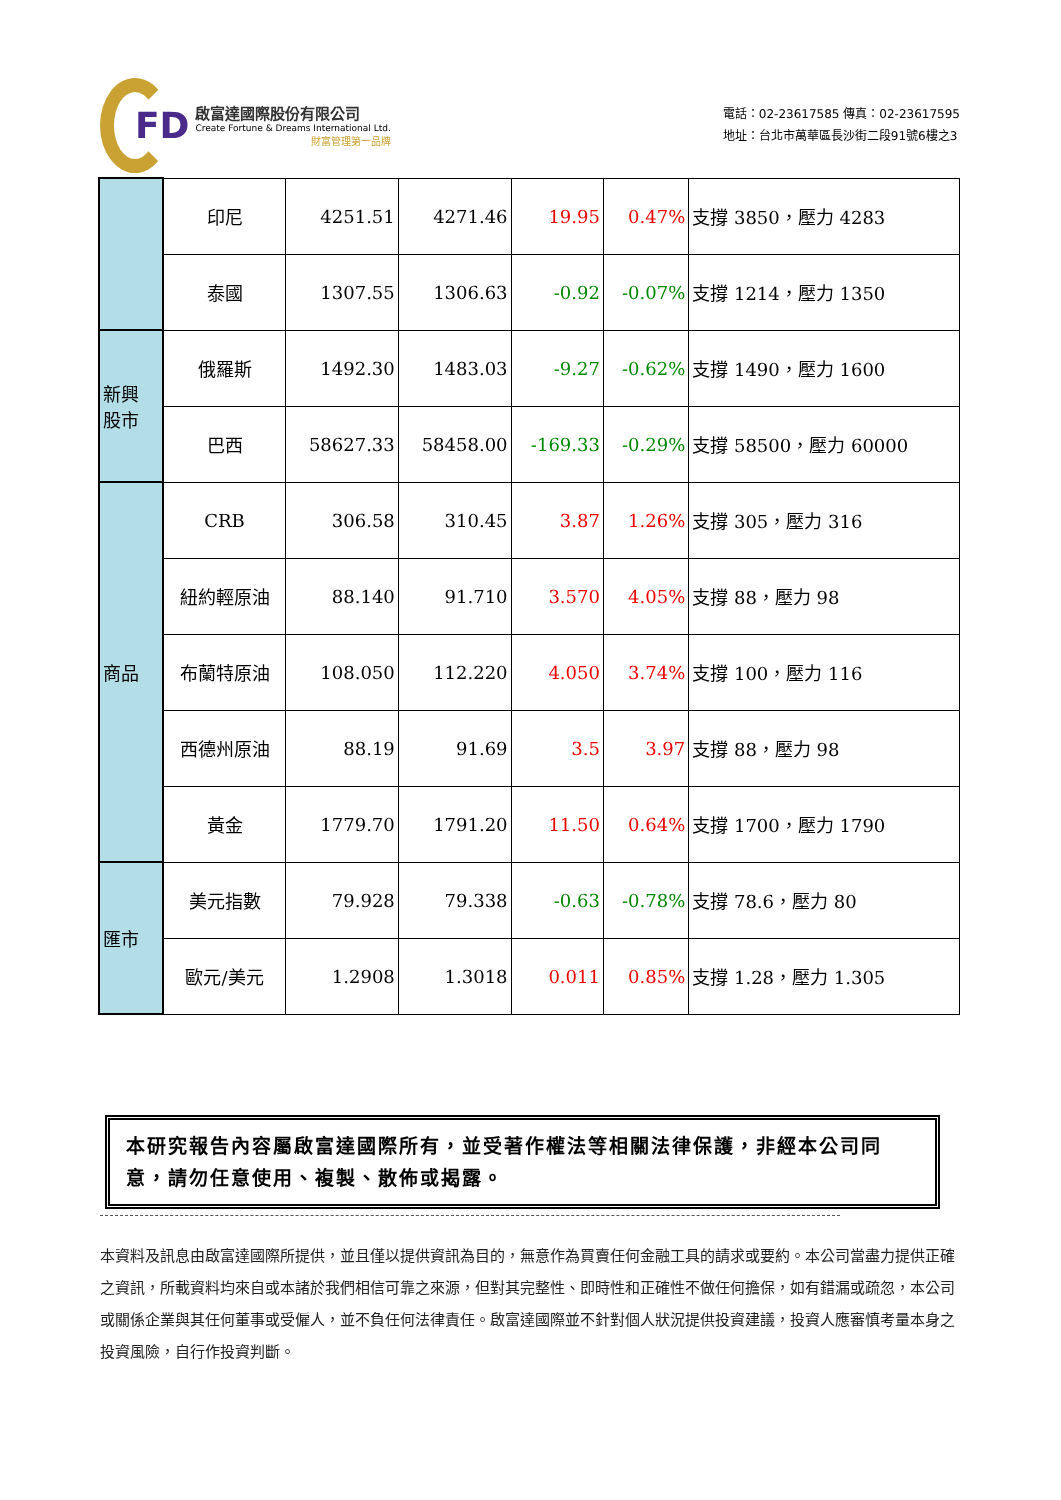FD
啟富達國際股份有限公司
Create Fortune & Dreams International Ltd.
財富管理第一品牌
電話：02-23617585 傳真：02-23617595
地址：台北市萬華區長沙街二段91號6樓之3
| | 印尼 | 4251.51 | 4271.46 | 19.95 | 0.47% | 支撐 3850，壓力 4283 |
| | 泰國 | 1307.55 | 1306.63 | -0.92 | -0.07% | 支撐 1214，壓力 1350 |
| 新興 股市 | 俄羅斯 | 1492.30 | 1483.03 | -9.27 | -0.62% | 支撐 1490，壓力 1600 |
| | 巴西 | 58627.33 | 58458.00 | -169.33 | -0.29% | 支撐 58500，壓力 60000 |
| 商品 | CRB | 306.58 | 310.45 | 3.87 | 1.26% | 支撐 305，壓力 316 |
| | 紐約輕原油 | 88.140 | 91.710 | 3.570 | 4.05% | 支撐 88，壓力 98 |
| | 布蘭特原油 | 108.050 | 112.220 | 4.050 | 3.74% | 支撐 100，壓力 116 |
| | 西德州原油 | 88.19 | 91.69 | 3.5 | 3.97 | 支撐 88，壓力 98 |
| | 黃金 | 1779.70 | 1791.20 | 11.50 | 0.64% | 支撐 1700，壓力 1790 |
| 匯市 | 美元指數 | 79.928 | 79.338 | -0.63 | -0.78% | 支撐 78.6，壓力 80 |
| | 歐元/美元 | 1.2908 | 1.3018 | 0.011 | 0.85% | 支撐 1.28，壓力 1.305 |
本研究報告內容屬啟富達國際所有，並受著作權法等相關法律保護，非經本公司同意，請勿任意使用、複製、散佈或揭露。
本資料及訊息由啟富達國際所提供，並且僅以提供資訊為目的，無意作為買賣任何金融工具的請求或要約。本公司當盡力提供正確之資訊，所載資料均來自或本諸於我們相信可靠之來源，但對其完整性、即時性和正確性不做任何擔保，如有錯漏或疏忽，本公司或關係企業與其任何董事或受僱人，並不負任何法律責任。啟富達國際並不針對個人狀況提供投資建議，投資人應審慎考量本身之投資風險，自行作投資判斷。